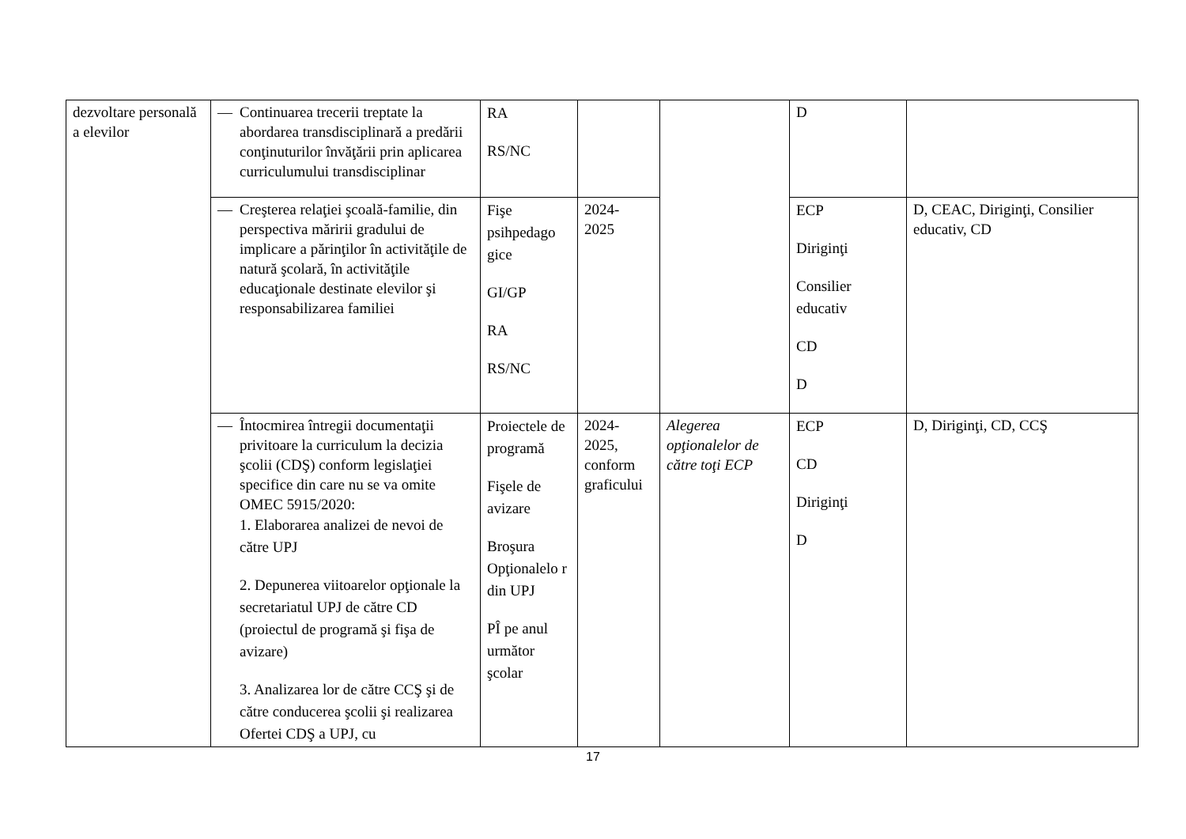| dezvoltare personală a elevilor | — Continuarea trecerii treptate la abordarea transdisciplinară a predării conţinuturilor învăţării prin aplicarea curriculumului transdisciplinar | RA RS/NC | | | D | |
| | — Creşterea relaţiei şcoală-familie, din perspectiva măririi gradului de implicare a părinţilor în activităţile de natură şcolară, în activităţile educaţionale destinate elevilor şi responsabilizarea familiei | Fişe psihpedago gice GI/GP RA RS/NC | 2024- 2025 | | ECP Diriginţi Consilier educativ CD D | D, CEAC, Diriginţi, Consilier educativ, CD |
| | — Întocmirea întregii documentaţii privitoare la curriculum la decizia şcolii (CDŞ) conform legislaţiei specifice din care nu se va omite OMEC 5915/2020: 1. Elaborarea analizei de nevoi de către UPJ 2. Depunerea viitoarelor opţionale la secretariatul UPJ de către CD (proiectul de programă şi fişa de avizare) 3. Analizarea lor de către CCŞ şi de către conducerea şcolii şi realizarea Ofertei CDŞ a UPJ, cu | Proiectele de programă Fişele de avizare Broşura Opţionalelo r din UPJ PÎ pe anul următor şcolar | 2024- 2025, conform graficului | Alegerea opţionalelor de către toţi ECP | ECP CD Diriginţi D | D, Diriginţi, CD, CCŞ |
17